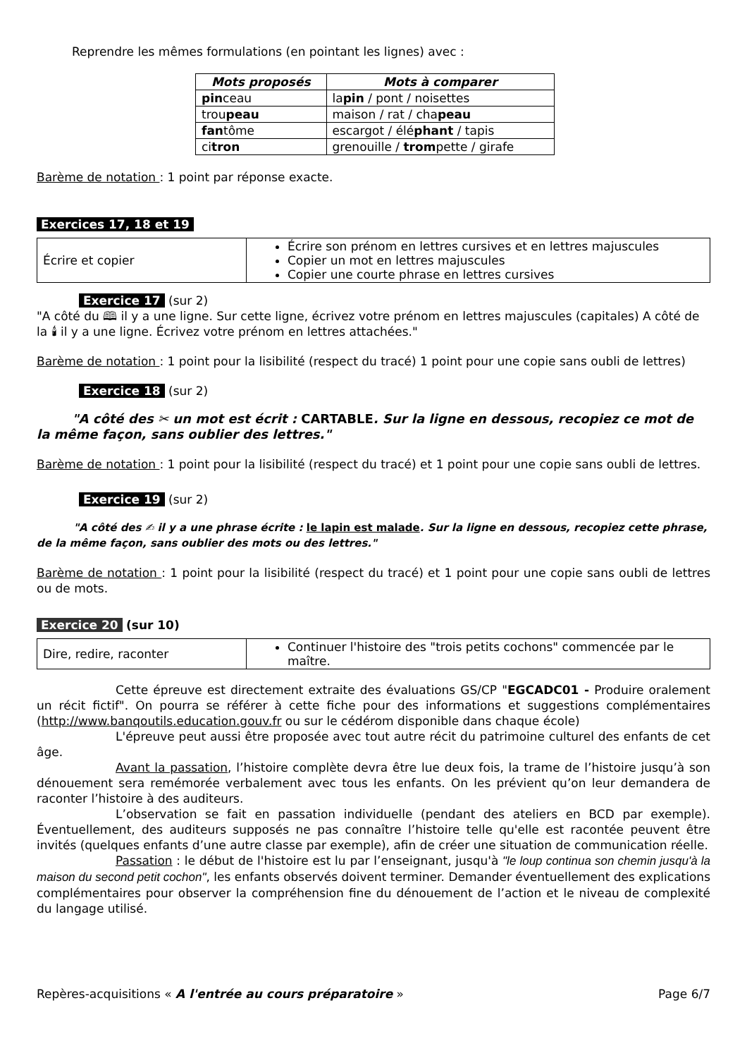Reprendre les mêmes formulations (en pointant les lignes) avec :
| Mots proposés | Mots à comparer |
| --- | --- |
| pin ceau | la pin / pont / noisettes |
| trou peau | maison / rat / cha peau |
| fan tôme | escargot / élé phant / tapis |
| ci tron | grenouille / trom pette / girafe |
Barème de notation : 1 point par réponse exacte.
Exercices 17, 18 et 19
| Écrire et copier | Écrire son prénom en lettres cursives et en lettres majuscules Copier un mot en lettres majuscules Copier une courte phrase en lettres cursives |
Exercice 17 (sur 2)
"A côté du 🕮 il y a une ligne. Sur cette ligne, écrivez votre prénom en lettres majuscules (capitales) A côté de la 🕯 il y a une ligne. Écrivez votre prénom en lettres attachées."
Barème de notation : 1 point pour la lisibilité (respect du tracé) 1 point pour une copie sans oubli de lettres)
Exercice 18 (sur 2)
"A côté des ✂ un mot est écrit : CARTABLE. Sur la ligne en dessous, recopiez ce mot de la même façon, sans oublier des lettres."
Barème de notation : 1 point pour la lisibilité (respect du tracé) et 1 point pour une copie sans oubli de lettres.
Exercice 19 (sur 2)
"A côté des ✍ il y a une phrase écrite : le lapin est malade. Sur la ligne en dessous, recopiez cette phrase, de la même façon, sans oublier des mots ou des lettres."
Barème de notation : 1 point pour la lisibilité (respect du tracé) et 1 point pour une copie sans oubli de lettres ou de mots.
Exercice 20 (sur 10)
| Dire, redire, raconter | Continuer l'histoire des "trois petits cochons" commencée par le maître. |
Cette épreuve est directement extraite des évaluations GS/CP "EGCADC01 - Produire oralement un récit fictif". On pourra se référer à cette fiche pour des informations et suggestions complémentaires (http://www.banqoutils.education.gouv.fr ou sur le cédérom disponible dans chaque école)
L'épreuve peut aussi être proposée avec tout autre récit du patrimoine culturel des enfants de cet âge.
Avant la passation, l’histoire complète devra être lue deux fois, la trame de l’histoire jusqu’à son dénouement sera remémorée verbalement avec tous les enfants. On les prévient qu’on leur demandera de raconter l’histoire à des auditeurs.
L’observation se fait en passation individuelle (pendant des ateliers en BCD par exemple). Éventuellement, des auditeurs supposés ne pas connaître l’histoire telle qu'elle est racontée peuvent être invités (quelques enfants d’une autre classe par exemple), afin de créer une situation de communication réelle.
Passation : le début de l'histoire est lu par l’enseignant, jusqu'à "le loup continua son chemin jusqu'à la maison du second petit cochon", les enfants observés doivent terminer. Demander éventuellement des explications complémentaires pour observer la compréhension fine du dénouement de l’action et le niveau de complexité du langage utilisé.
Repères-acquisitions « A l'entrée au cours préparatoire » Page 6/7